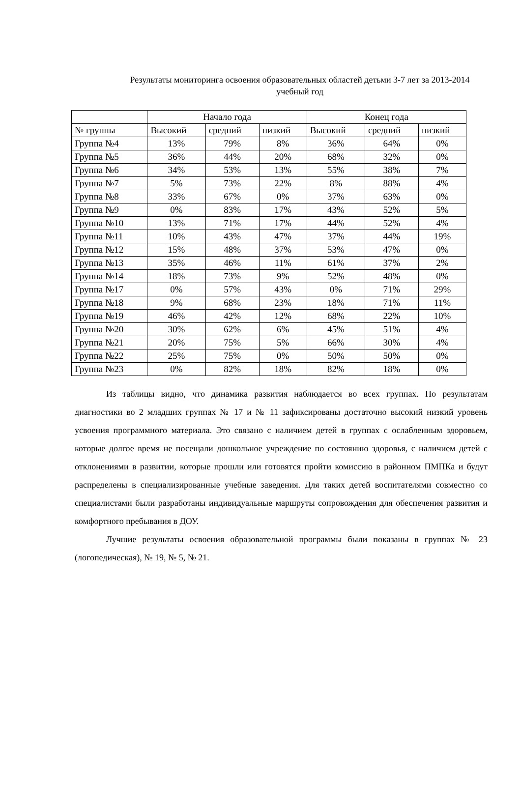Результаты мониторинга освоения образовательных областей детьми 3-7 лет за 2013-2014 учебный год
| | Начало года | | | Конец года | | |
| --- | --- | --- | --- | --- | --- | --- |
| № группы | Высокий | средний | низкий | Высокий | средний | низкий |
| Группа №4 | 13% | 79% | 8% | 36% | 64% | 0% |
| Группа №5 | 36% | 44% | 20% | 68% | 32% | 0% |
| Группа №6 | 34% | 53% | 13% | 55% | 38% | 7% |
| Группа №7 | 5% | 73% | 22% | 8% | 88% | 4% |
| Группа №8 | 33% | 67% | 0% | 37% | 63% | 0% |
| Группа №9 | 0% | 83% | 17% | 43% | 52% | 5% |
| Группа №10 | 13% | 71% | 17% | 44% | 52% | 4% |
| Группа №11 | 10% | 43% | 47% | 37% | 44% | 19% |
| Группа №12 | 15% | 48% | 37% | 53% | 47% | 0% |
| Группа №13 | 35% | 46% | 11% | 61% | 37% | 2% |
| Группа №14 | 18% | 73% | 9% | 52% | 48% | 0% |
| Группа №17 | 0% | 57% | 43% | 0% | 71% | 29% |
| Группа №18 | 9% | 68% | 23% | 18% | 71% | 11% |
| Группа №19 | 46% | 42% | 12% | 68% | 22% | 10% |
| Группа №20 | 30% | 62% | 6% | 45% | 51% | 4% |
| Группа №21 | 20% | 75% | 5% | 66% | 30% | 4% |
| Группа №22 | 25% | 75% | 0% | 50% | 50% | 0% |
| Группа №23 | 0% | 82% | 18% | 82% | 18% | 0% |
Из таблицы видно, что динамика развития наблюдается во всех группах. По результатам диагностики во 2 младших группах № 17 и № 11 зафиксированы достаточно высокий низкий уровень усвоения программного материала. Это связано с наличием детей в группах с ослабленным здоровьем, которые долгое время не посещали дошкольное учреждение по состоянию здоровья, с наличием детей с отклонениями в развитии, которые прошли или готовятся пройти комиссию в районном ПМПКа и будут распределены в специализированные учебные заведения. Для таких детей воспитателями совместно со специалистами были разработаны индивидуальные маршруты сопровождения для обеспечения развития и комфортного пребывания в ДОУ.
Лучшие результаты освоения образовательной программы были показаны в группах № 23 (логопедическая), № 19, № 5, № 21.